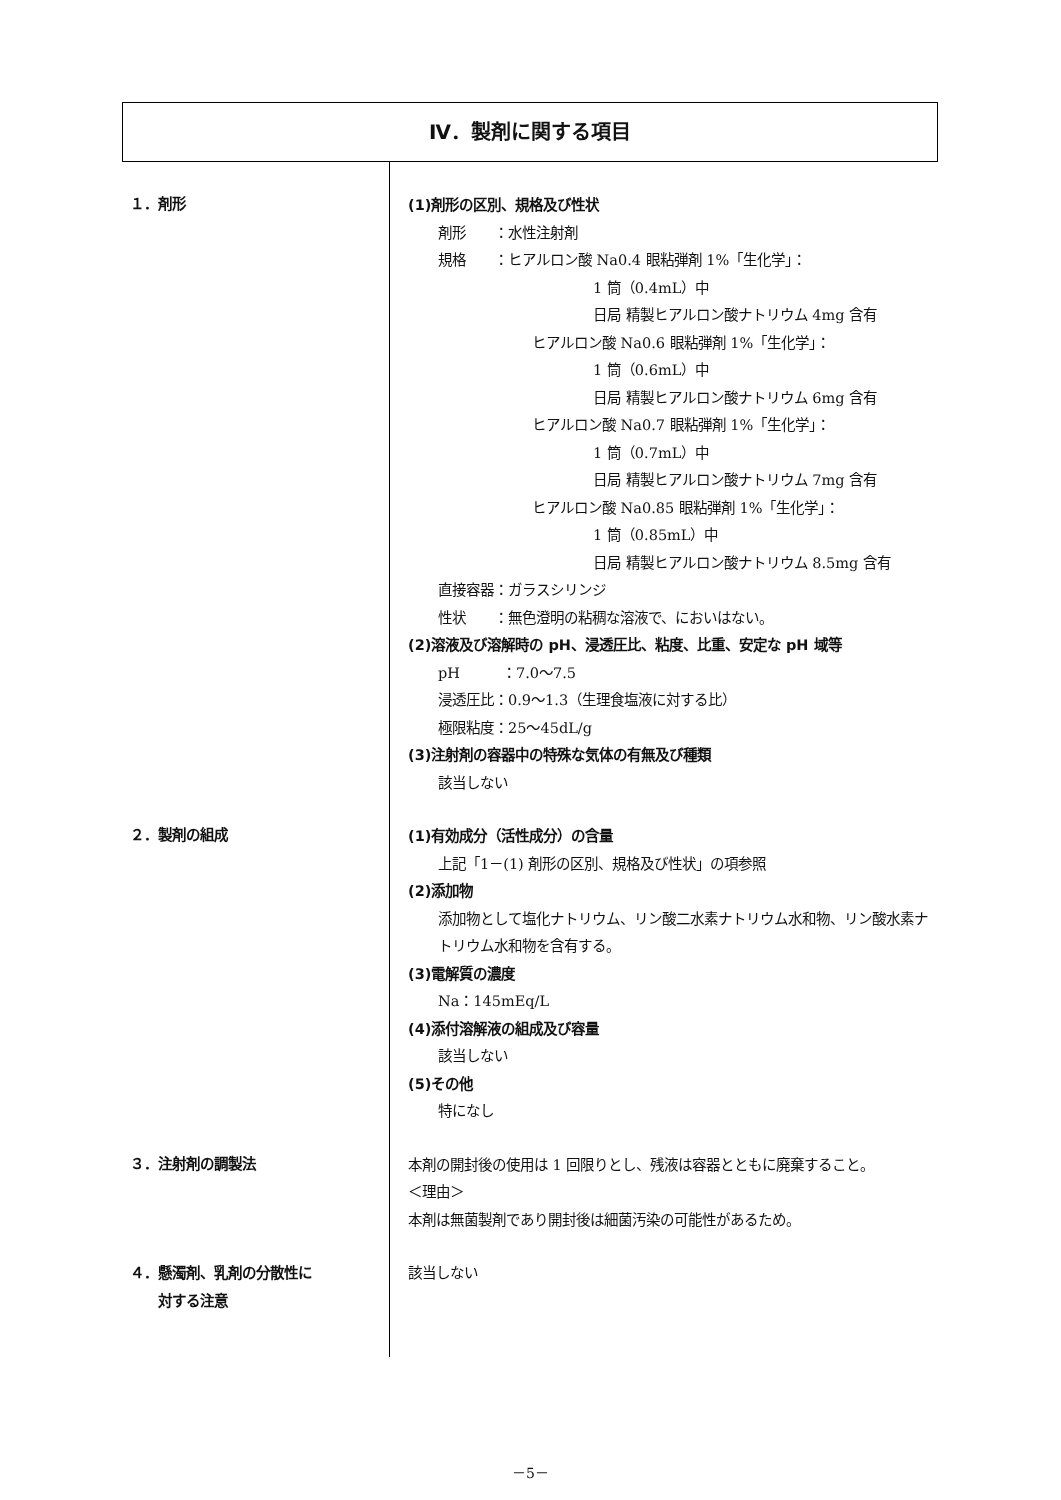Ⅳ．製剤に関する項目
１．剤形
(1)剤形の区別、規格及び性状
剤形　　：水性注射剤
規格　　：ヒアルロン酸 Na0.4 眼粘弾剤 1%「生化学」：
1 筒（0.4mL）中
日局 精製ヒアルロン酸ナトリウム 4mg 含有
ヒアルロン酸 Na0.6 眼粘弾剤 1%「生化学」：
1 筒（0.6mL）中
日局 精製ヒアルロン酸ナトリウム 6mg 含有
ヒアルロン酸 Na0.7 眼粘弾剤 1%「生化学」：
1 筒（0.7mL）中
日局 精製ヒアルロン酸ナトリウム 7mg 含有
ヒアルロン酸 Na0.85 眼粘弾剤 1%「生化学」：
1 筒（0.85mL）中
日局 精製ヒアルロン酸ナトリウム 8.5mg 含有
直接容器：ガラスシリンジ
性状　　：無色澄明の粘稠な溶液で、においはない。
(2)溶液及び溶解時の pH、浸透圧比、粘度、比重、安定な pH 域等
pH　　　：7.0～7.5
浸透圧比：0.9～1.3（生理食塩液に対する比）
極限粘度：25～45dL/g
(3)注射剤の容器中の特殊な気体の有無及び種類
該当しない
２．製剤の組成
(1)有効成分（活性成分）の含量
上記「1－(1) 剤形の区別、規格及び性状」の項参照
(2)添加物
添加物として塩化ナトリウム、リン酸二水素ナトリウム水和物、リン酸水素ナトリウム水和物を含有する。
(3)電解質の濃度
Na：145mEq/L
(4)添付溶解液の組成及び容量
該当しない
(5)その他
特になし
３．注射剤の調製法
本剤の開封後の使用は 1 回限りとし、残液は容器とともに廃棄すること。
＜理由＞
本剤は無菌製剤であり開封後は細菌汚染の可能性があるため。
４．懸濁剤、乳剤の分散性に
　　対する注意
該当しない
－5－